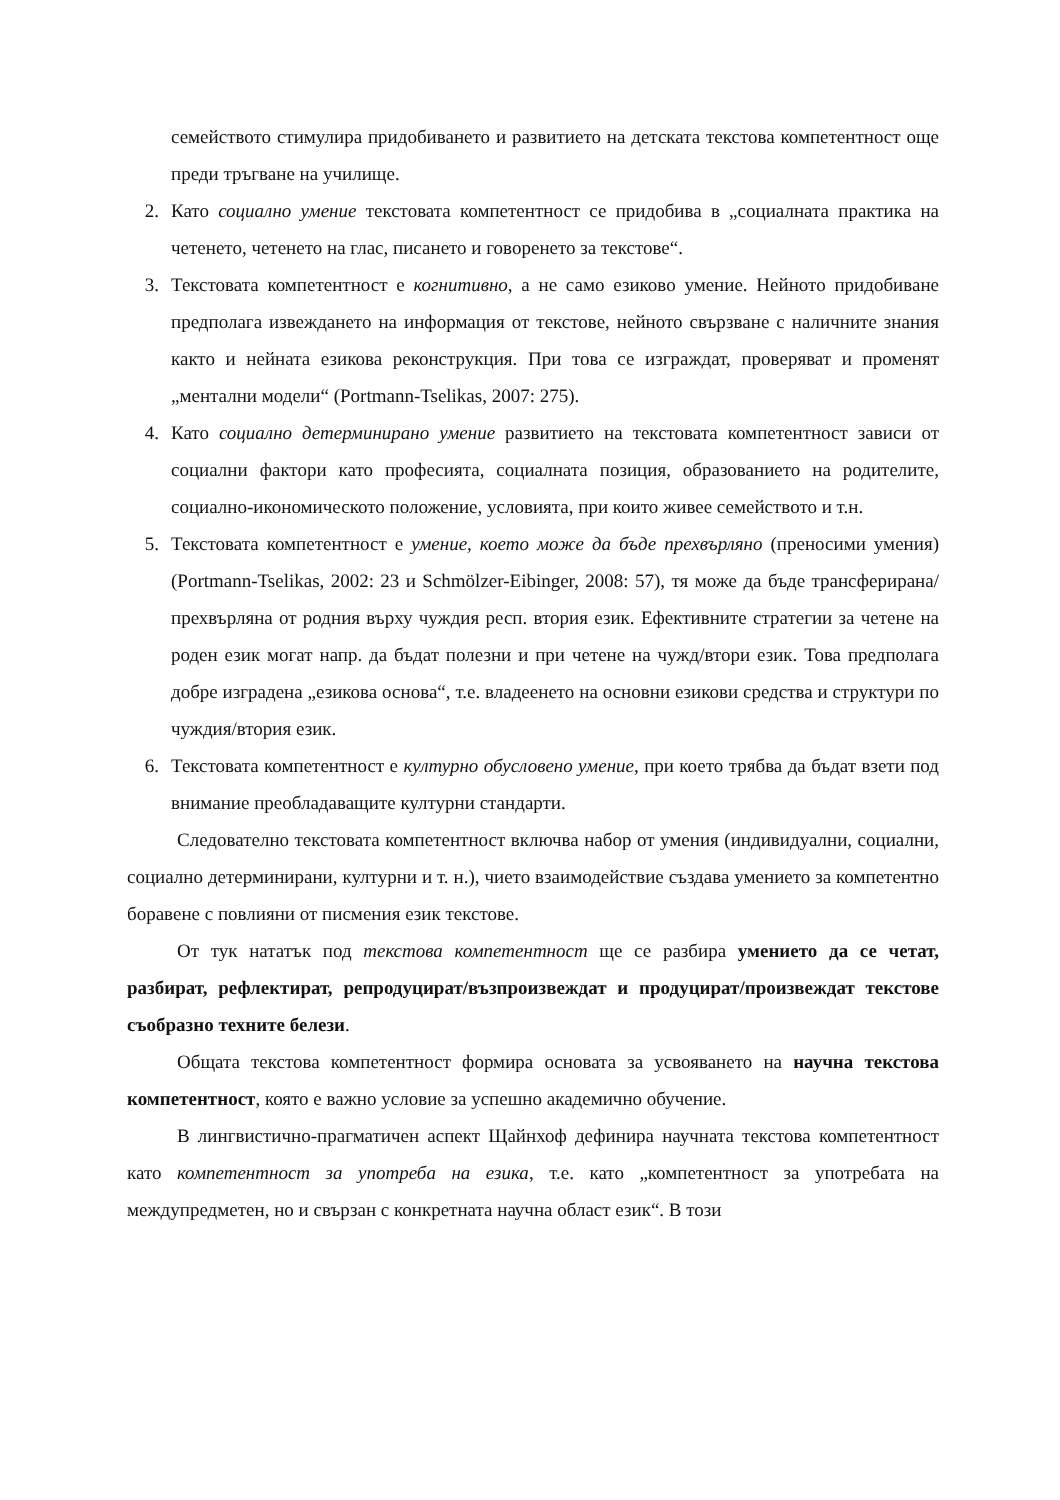семейството стимулира придобиването и развитието на детската текстова компетентност още преди тръгване на училище.
2. Като социално умение текстовата компетентност се придобива в „социалната практика на четенето, четенето на глас, писането и говоренето за текстове“.
3. Текстовата компетентност е когнитивно, а не само езиково умение. Нейното придобиване предполага извеждането на информация от текстове, нейното свързване с наличните знания както и нейната езикова реконструкция. При това се изграждат, проверяват и променят „ментални модели“ (Portmann-Tselikas, 2007: 275).
4. Като социално детерминирано умение развитието на текстовата компетентност зависи от социални фактори като професията, социалната позиция, образованието на родителите, социално-икономическото положение, условията, при които живее семейството и т.н.
5. Текстовата компетентност е умение, което може да бъде прехвърляно (преносими умения) (Portmann-Tselikas, 2002: 23 и Schmölzer-Eibinger, 2008: 57), тя може да бъде трансферирана/прехвърляна от родния върху чуждия респ. втория език. Ефективните стратегии за четене на роден език могат напр. да бъдат полезни и при четене на чужд/втори език. Това предполага добре изградена „езикова основа“, т.е. владеенето на основни езикови средства и структури по чуждия/втория език.
6. Текстовата компетентност е културно обусловено умение, при което трябва да бъдат взети под внимание преобладаващите културни стандарти.
Следователно текстовата компетентност включва набор от умения (индивидуални, социални, социално детерминирани, културни и т. н.), чието взаимодействие създава умението за компетентно боравене с повлияни от писмения език текстове.
От тук нататък под текстова компетентност ще се разбира умението да се четат, разбират, рефлектират, репродуцират/възпроизвеждат и продуцират/произвеждат текстове съобразно техните белези.
Общата текстова компетентност формира основата за усвояването на научна текстова компетентност, която е важно условие за успешно академично обучение.
В лингвистично-прагматичен аспект Щайнхоф дефинира научната текстова компетентност като компетентност за употреба на езика, т.е. като „компетентност за употребата на междупредметен, но и свързан с конкретната научна област език“. В този